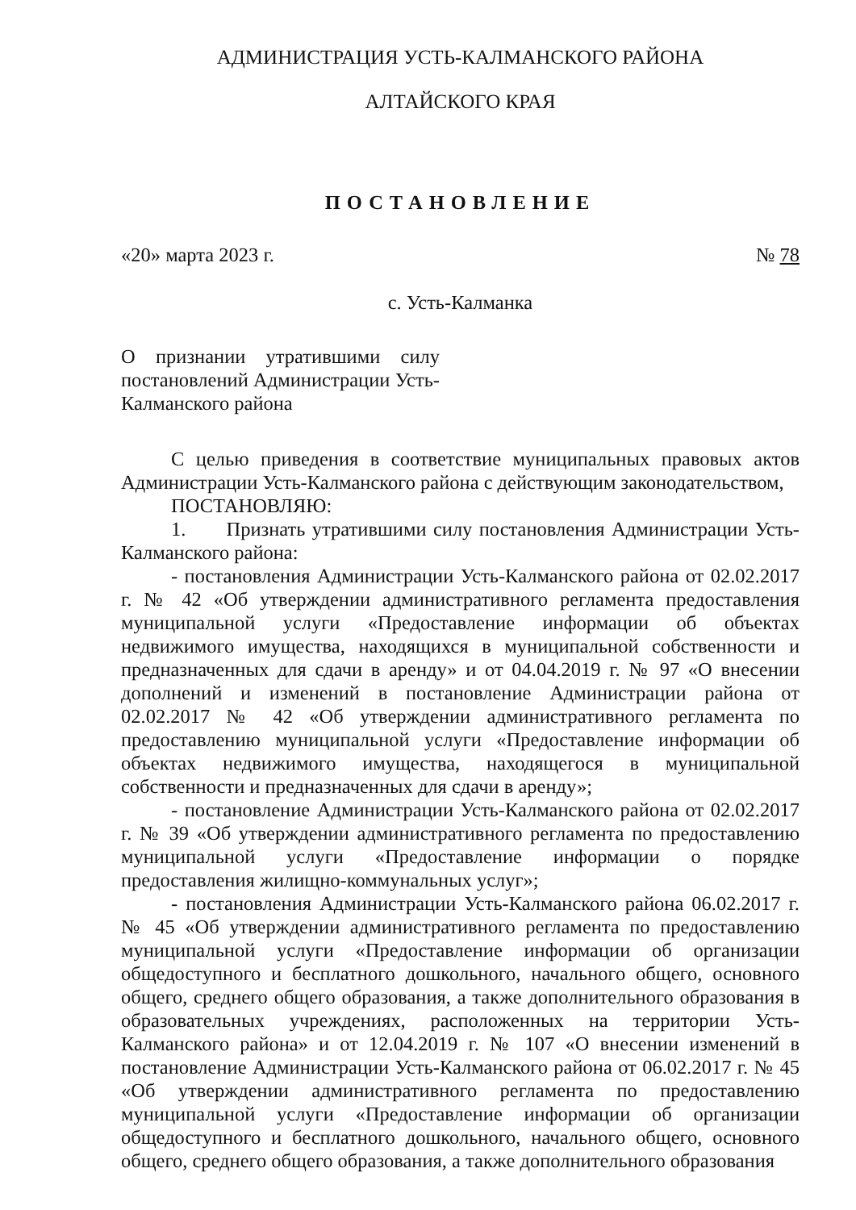АДМИНИСТРАЦИЯ УСТЬ-КАЛМАНСКОГО РАЙОНА
АЛТАЙСКОГО КРАЯ
ПОСТАНОВЛЕНИЕ
«20» марта 2023 г. № 78
с. Усть-Калманка
О признании утратившими силу постановлений Администрации Усть-Калманского района
С целью приведения в соответствие муниципальных правовых актов Администрации Усть-Калманского района с действующим законодательством,
ПОСТАНОВЛЯЮ:
1. Признать утратившими силу постановления Администрации Усть-Калманского района:
- постановления Администрации Усть-Калманского района от 02.02.2017 г. № 42 «Об утверждении административного регламента предоставления муниципальной услуги «Предоставление информации об объектах недвижимого имущества, находящихся в муниципальной собственности и предназначенных для сдачи в аренду» и от 04.04.2019 г. № 97 «О внесении дополнений и изменений в постановление Администрации района от 02.02.2017 № 42 «Об утверждении административного регламента по предоставлению муниципальной услуги «Предоставление информации об объектах недвижимого имущества, находящегося в муниципальной собственности и предназначенных для сдачи в аренду»;
- постановление Администрации Усть-Калманского района от 02.02.2017 г. № 39 «Об утверждении административного регламента по предоставлению муниципальной услуги «Предоставление информации о порядке предоставления жилищно-коммунальных услуг»;
- постановления Администрации Усть-Калманского района 06.02.2017 г. № 45 «Об утверждении административного регламента по предоставлению муниципальной услуги «Предоставление информации об организации общедоступного и бесплатного дошкольного, начального общего, основного общего, среднего общего образования, а также дополнительного образования в образовательных учреждениях, расположенных на территории Усть-Калманского района» и от 12.04.2019 г. № 107 «О внесении изменений в постановление Администрации Усть-Калманского района от 06.02.2017 г. № 45 «Об утверждении административного регламента по предоставлению муниципальной услуги «Предоставление информации об организации общедоступного и бесплатного дошкольного, начального общего, основного общего, среднего общего образования, а также дополнительного образования